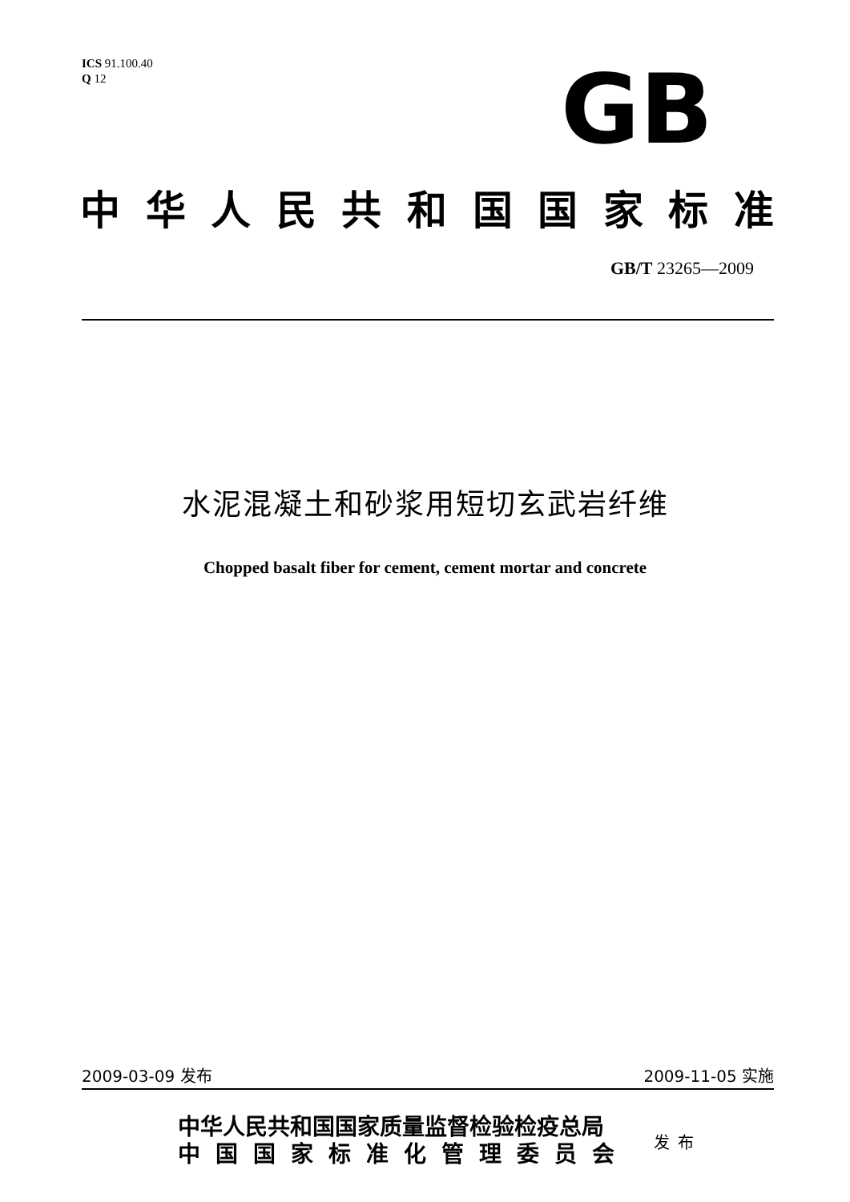ICS 91.100.40
Q 12
GB
中华人民共和国国家标准
GB/T 23265—2009
水泥混凝土和砂浆用短切玄武岩纤维
Chopped basalt fiber for cement, cement mortar and concrete
2009-03-09 发布 2009-11-05 实施
中华人民共和国国家质量监督检验检疫总局
中国国家标准化管理委员会
发布